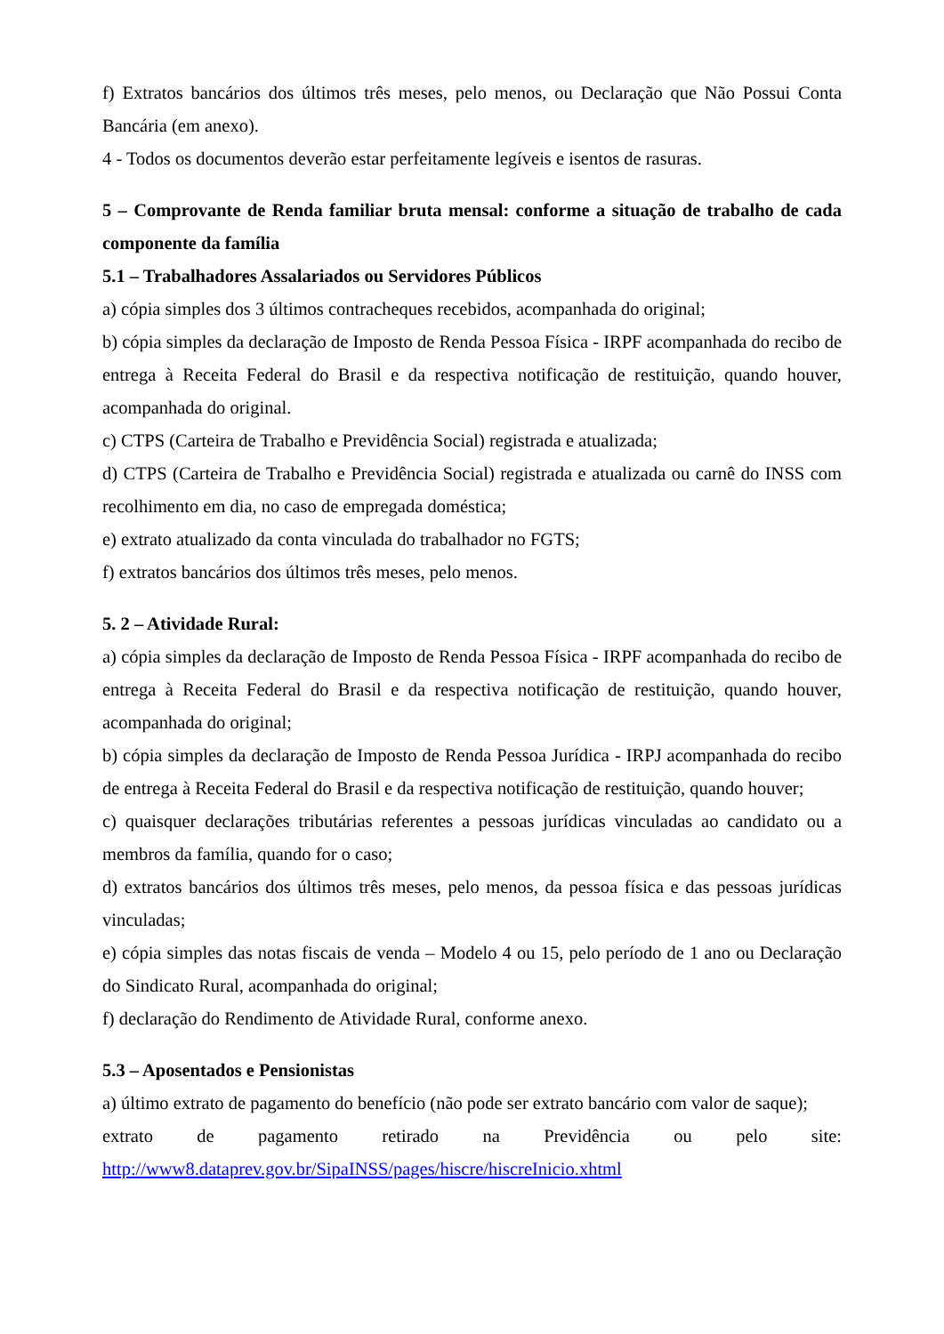f) Extratos bancários dos últimos três meses, pelo menos, ou Declaração que Não Possui Conta Bancária (em anexo).
4 - Todos os documentos deverão estar perfeitamente legíveis e isentos de rasuras.
5 – Comprovante de Renda familiar bruta mensal: conforme a situação de trabalho de cada componente da família
5.1 – Trabalhadores Assalariados ou Servidores Públicos
a) cópia simples dos 3 últimos contracheques recebidos, acompanhada do original;
b) cópia simples da declaração de Imposto de Renda Pessoa Física - IRPF acompanhada do recibo de entrega à Receita Federal do Brasil e da respectiva notificação de restituição, quando houver, acompanhada do original.
c) CTPS (Carteira de Trabalho e Previdência Social) registrada e atualizada;
d) CTPS (Carteira de Trabalho e Previdência Social) registrada e atualizada ou carnê do INSS com recolhimento em dia, no caso de empregada doméstica;
e) extrato atualizado da conta vinculada do trabalhador no FGTS;
f) extratos bancários dos últimos três meses, pelo menos.
5. 2 – Atividade Rural:
a) cópia simples da declaração de Imposto de Renda Pessoa Física - IRPF acompanhada do recibo de entrega à Receita Federal do Brasil e da respectiva notificação de restituição, quando houver, acompanhada do original;
b) cópia simples da declaração de Imposto de Renda Pessoa Jurídica - IRPJ acompanhada do recibo de entrega à Receita Federal do Brasil e da respectiva notificação de restituição, quando houver;
c) quaisquer declarações tributárias referentes a pessoas jurídicas vinculadas ao candidato ou a membros da família, quando for o caso;
d) extratos bancários dos últimos três meses, pelo menos, da pessoa física e das pessoas jurídicas vinculadas;
e) cópia simples das notas fiscais de venda – Modelo 4 ou 15, pelo período de 1 ano ou Declaração do Sindicato Rural, acompanhada do original;
f) declaração do Rendimento de Atividade Rural, conforme anexo.
5.3 – Aposentados e Pensionistas
a) último extrato de pagamento do benefício (não pode ser extrato bancário com valor de saque);
extrato de pagamento retirado na Previdência ou pelo site:
http://www8.dataprev.gov.br/SipaINSS/pages/hiscre/hiscreInicio.xhtml